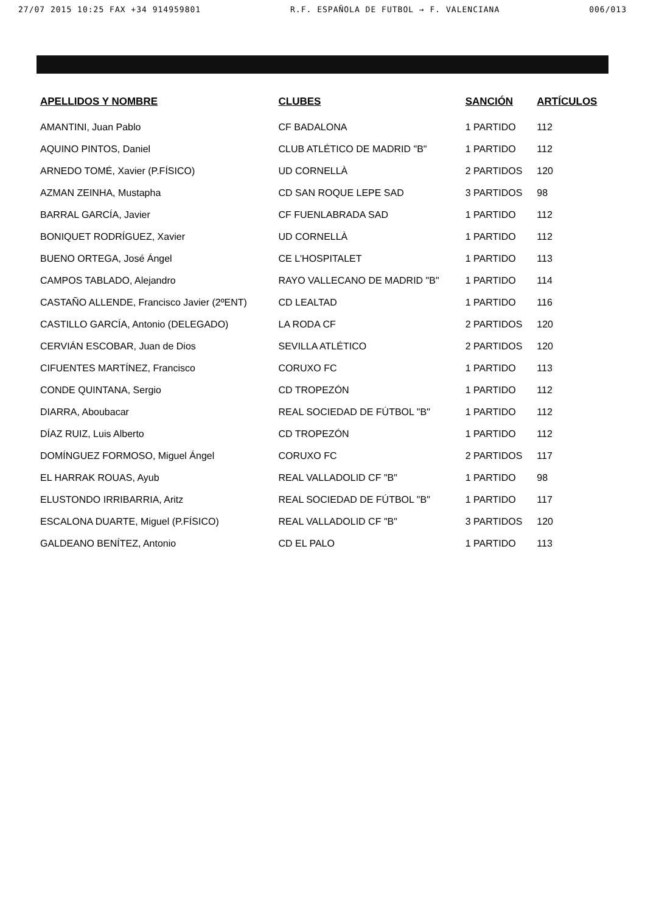27/07 2015 10:25 FAX +34 914959801 R.F. ESPAÑOLA DE FUTBOL → F. VALENCIANA 006/013
| APELLIDOS Y NOMBRE | CLUBES | SANCIÓN | ARTÍCULOS |
| --- | --- | --- | --- |
| AMANTINI, Juan Pablo | CF BADALONA | 1 PARTIDO | 112 |
| AQUINO PINTOS, Daniel | CLUB ATLÉTICO DE MADRID "B" | 1 PARTIDO | 112 |
| ARNEDO TOMÉ, Xavier (P.FÍSICO) | UD CORNELLÀ | 2 PARTIDOS | 120 |
| AZMAN ZEINHA, Mustapha | CD SAN ROQUE LEPE SAD | 3 PARTIDOS | 98 |
| BARRAL GARCÍA, Javier | CF FUENLABRADA SAD | 1 PARTIDO | 112 |
| BONIQUET RODRÍGUEZ, Xavier | UD CORNELLÀ | 1 PARTIDO | 112 |
| BUENO ORTEGA, José Ángel | CE L'HOSPITALET | 1 PARTIDO | 113 |
| CAMPOS TABLADO, Alejandro | RAYO VALLECANO DE MADRID "B" | 1 PARTIDO | 114 |
| CASTAÑO ALLENDE, Francisco Javier (2ºENT) | CD LEALTAD | 1 PARTIDO | 116 |
| CASTILLO GARCÍA, Antonio (DELEGADO) | LA RODA CF | 2 PARTIDOS | 120 |
| CERVIÁN ESCOBAR, Juan de Dios | SEVILLA ATLÉTICO | 2 PARTIDOS | 120 |
| CIFUENTES MARTÍNEZ, Francisco | CORUXO FC | 1 PARTIDO | 113 |
| CONDE QUINTANA, Sergio | CD TROPEZÓN | 1 PARTIDO | 112 |
| DIARRA, Aboubacar | REAL SOCIEDAD DE FÚTBOL "B" | 1 PARTIDO | 112 |
| DÍAZ RUIZ, Luis Alberto | CD TROPEZÓN | 1 PARTIDO | 112 |
| DOMÍNGUEZ FORMOSO, Miguel Ángel | CORUXO FC | 2 PARTIDOS | 117 |
| EL HARRAK ROUAS, Ayub | REAL VALLADOLID CF "B" | 1 PARTIDO | 98 |
| ELUSTONDO IRRIBARRIA, Aritz | REAL SOCIEDAD DE FÚTBOL "B" | 1 PARTIDO | 117 |
| ESCALONA DUARTE, Miguel (P.FÍSICO) | REAL VALLADOLID CF "B" | 3 PARTIDOS | 120 |
| GALDEANO BENÍTEZ, Antonio | CD EL PALO | 1 PARTIDO | 113 |